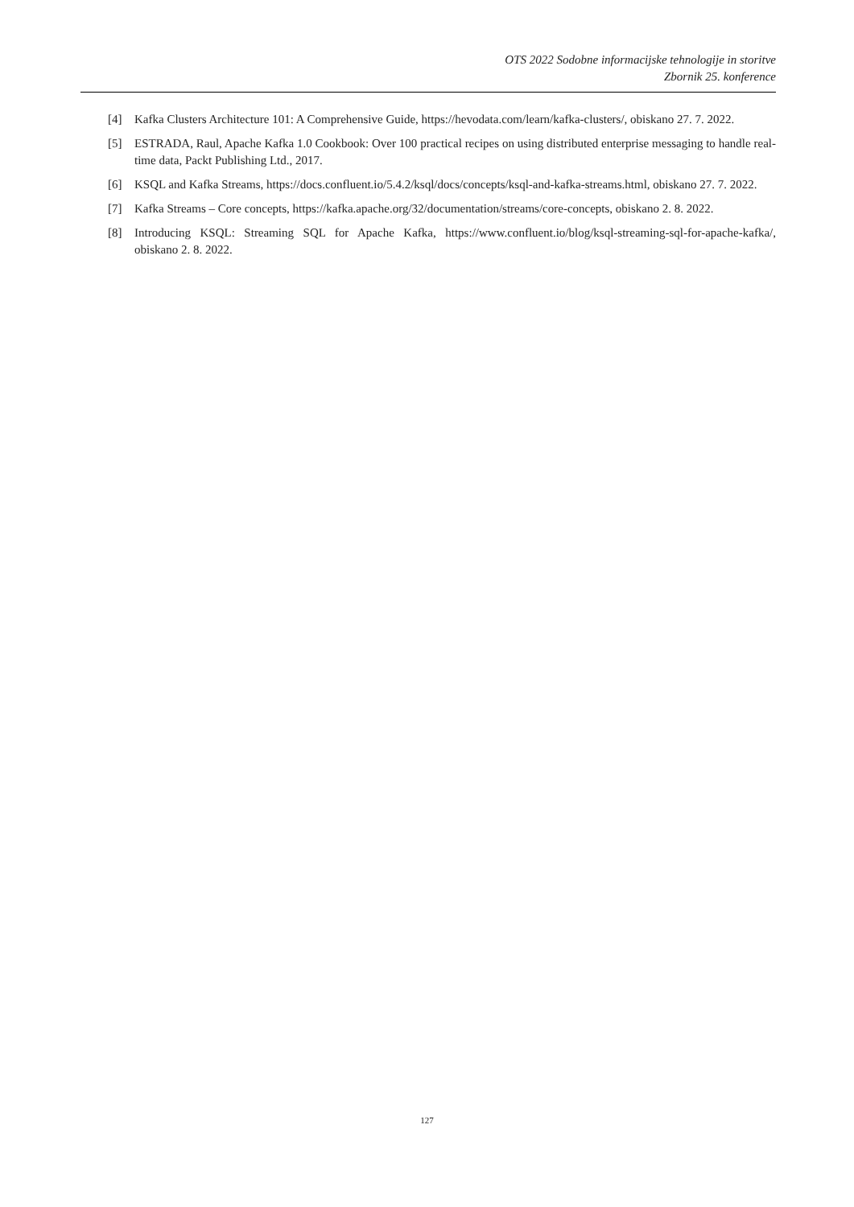OTS 2022 Sodobne informacijske tehnologije in storitve
Zbornik 25. konference
[4] Kafka Clusters Architecture 101: A Comprehensive Guide, https://hevodata.com/learn/kafka-clusters/, obiskano 27. 7. 2022.
[5] ESTRADA, Raul, Apache Kafka 1.0 Cookbook: Over 100 practical recipes on using distributed enterprise messaging to handle real-time data, Packt Publishing Ltd., 2017.
[6] KSQL and Kafka Streams, https://docs.confluent.io/5.4.2/ksql/docs/concepts/ksql-and-kafka-streams.html, obiskano 27. 7. 2022.
[7] Kafka Streams – Core concepts, https://kafka.apache.org/32/documentation/streams/core-concepts, obiskano 2. 8. 2022.
[8] Introducing KSQL: Streaming SQL for Apache Kafka, https://www.confluent.io/blog/ksql-streaming-sql-for-apache-kafka/, obiskano 2. 8. 2022.
127